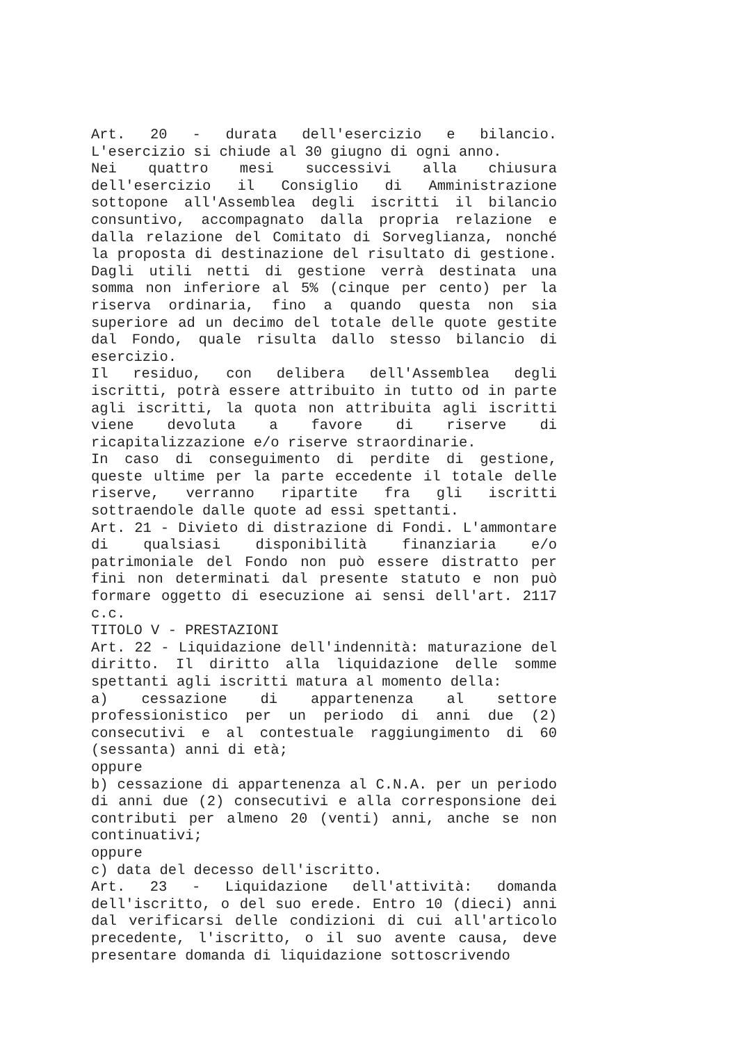Art. 20 - durata dell'esercizio e bilancio. L'esercizio si chiude al 30 giugno di ogni anno.
Nei quattro mesi successivi alla chiusura dell'esercizio il Consiglio di Amministrazione sottopone all'Assemblea degli iscritti il bilancio consuntivo, accompagnato dalla propria relazione e dalla relazione del Comitato di Sorveglianza, nonché la proposta di destinazione del risultato di gestione. Dagli utili netti di gestione verrà destinata una somma non inferiore al 5% (cinque per cento) per la riserva ordinaria, fino a quando questa non sia superiore ad un decimo del totale delle quote gestite dal Fondo, quale risulta dallo stesso bilancio di esercizio.
Il residuo, con delibera dell'Assemblea degli iscritti, potrà essere attribuito in tutto od in parte agli iscritti, la quota non attribuita agli iscritti viene devoluta a favore di riserve di ricapitalizzazione e/o riserve straordinarie.
In caso di conseguimento di perdite di gestione, queste ultime per la parte eccedente il totale delle riserve, verranno ripartite fra gli iscritti sottraendole dalle quote ad essi spettanti.
Art. 21 - Divieto di distrazione di Fondi. L'ammontare di qualsiasi disponibilità finanziaria e/o patrimoniale del Fondo non può essere distratto per fini non determinati dal presente statuto e non può formare oggetto di esecuzione ai sensi dell'art. 2117 c.c.
TITOLO V - PRESTAZIONI
Art. 22 - Liquidazione dell'indennità: maturazione del diritto. Il diritto alla liquidazione delle somme spettanti agli iscritti matura al momento della:
a) cessazione di appartenenza al settore professionistico per un periodo di anni due (2) consecutivi e al contestuale raggiungimento di 60 (sessanta) anni di età;
oppure
b) cessazione di appartenenza al C.N.A. per un periodo di anni due (2) consecutivi e alla corresponsione dei contributi per almeno 20 (venti) anni, anche se non continuativi;
oppure
c) data del decesso dell'iscritto.
Art. 23 - Liquidazione dell'attività: domanda dell'iscritto, o del suo erede. Entro 10 (dieci) anni dal verificarsi delle condizioni di cui all'articolo precedente, l'iscritto, o il suo avente causa, deve presentare domanda di liquidazione sottoscrivendo